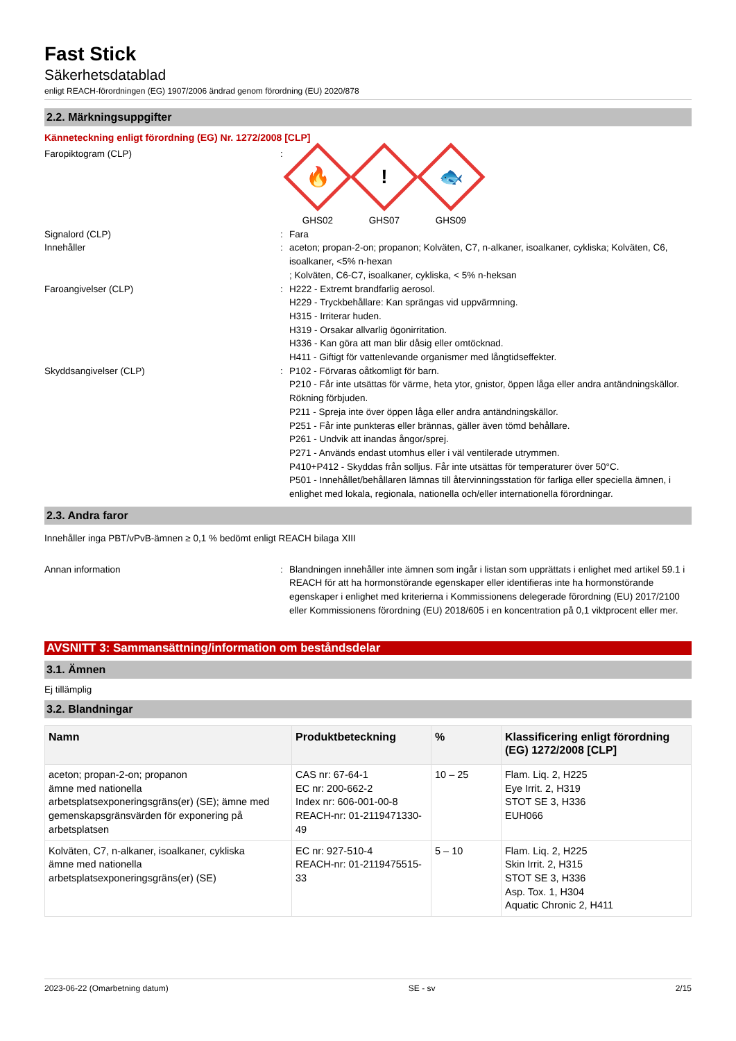Fast Stick
Säkerhetsdatablad
enligt REACH-förordningen (EG) 1907/2006 ändrad genom förordning (EU) 2020/878
2.2. Märkningsuppgifter
Känneteckning enligt förordning (EG) Nr. 1272/2008 [CLP]
Faropiktogram (CLP) :
🔥
GHS02
!
GHS07
🐟
GHS09
Signalord (CLP) : Fara
Innehåller : aceton; propan-2-on; propanon; Kolväten, C7, n-alkaner, isoalkaner, cykliska; Kolväten, C6, isoalkaner, <5% n-hexan
; Kolväten, C6-C7, isoalkaner, cykliska, < 5% n-heksan
Faroangivelser (CLP) : H222 - Extremt brandfarlig aerosol.
H229 - Tryckbehållare: Kan sprängas vid uppvärmning.
H315 - Irriterar huden.
H319 - Orsakar allvarlig ögonirritation.
H336 - Kan göra att man blir dåsig eller omtöcknad.
H411 - Giftigt för vattenlevande organismer med långtidseffekter.
Skyddsangivelser (CLP) : P102 - Förvaras oåtkomligt för barn.
P210 - Får inte utsättas för värme, heta ytor, gnistor, öppen låga eller andra antändningskällor. Rökning förbjuden.
P211 - Spreja inte över öppen låga eller andra antändningskällor.
P251 - Får inte punkteras eller brännas, gäller även tömd behållare.
P261 - Undvik att inandas ångor/sprej.
P271 - Används endast utomhus eller i väl ventilerade utrymmen.
P410+P412 - Skyddas från solljus. Får inte utsättas för temperaturer över 50°C.
P501 - Innehållet/behållaren lämnas till återvinningsstation för farliga eller speciella ämnen, i enlighet med lokala, regionala, nationella och/eller internationella förordningar.
2.3. Andra faror
Innehåller inga PBT/vPvB-ämnen ≥ 0,1 % bedömt enligt REACH bilaga XIII
Annan information : Blandningen innehåller inte ämnen som ingår i listan som upprättats i enlighet med artikel 59.1 i REACH för att ha hormonstörande egenskaper eller identifieras inte ha hormonstörande egenskaper i enlighet med kriterierna i Kommissionens delegerade förordning (EU) 2017/2100 eller Kommissionens förordning (EU) 2018/605 i en koncentration på 0,1 viktprocent eller mer.
AVSNITT 3: Sammansättning/information om beståndsdelar
3.1. Ämnen
Ej tillämplig
3.2. Blandningar
| Namn | Produktbeteckning | % | Klassificering enligt förordning (EG) 1272/2008 [CLP] |
| --- | --- | --- | --- |
| aceton; propan-2-on; propanon ämne med nationella arbetsplatsexponeringsgräns(er) (SE); ämne med gemenskapsgränsvärden för exponering på arbetsplatsen | CAS nr: 67-64-1 EC nr: 200-662-2 Index nr: 606-001-00-8 REACH-nr: 01-2119471330-49 | 10 – 25 | Flam. Liq. 2, H225 Eye Irrit. 2, H319 STOT SE 3, H336 EUH066 |
| Kolväten, C7, n-alkaner, isoalkaner, cykliska ämne med nationella arbetsplatsexponeringsgräns(er) (SE) | EC nr: 927-510-4 REACH-nr: 01-2119475515-33 | 5 – 10 | Flam. Liq. 2, H225 Skin Irrit. 2, H315 STOT SE 3, H336 Asp. Tox. 1, H304 Aquatic Chronic 2, H411 |
2023-06-22 (Omarbetning datum) SE - sv 2/15